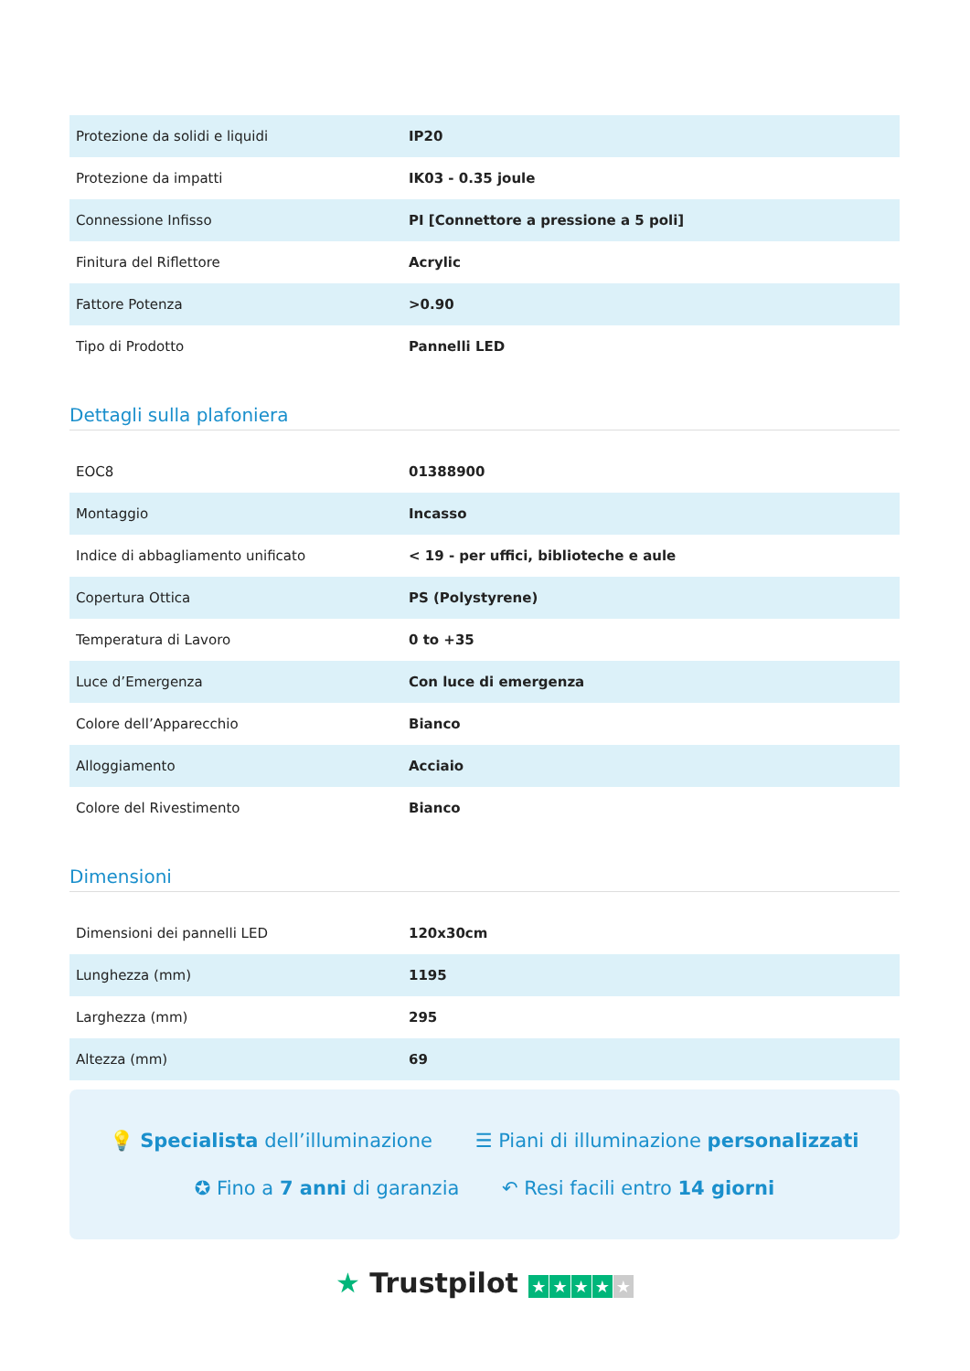| Protezione da solidi e liquidi | IP20 |
| Protezione da impatti | IK03 - 0.35 joule |
| Connessione Infisso | PI [Connettore a pressione a 5 poli] |
| Finitura del Riflettore | Acrylic |
| Fattore Potenza | >0.90 |
| Tipo di Prodotto | Pannelli LED |
Dettagli sulla plafoniera
| EOC8 | 01388900 |
| Montaggio | Incasso |
| Indice di abbagliamento unificato | < 19 - per uffici, biblioteche e aule |
| Copertura Ottica | PS (Polystyrene) |
| Temperatura di Lavoro | 0 to +35 |
| Luce d’Emergenza | Con luce di emergenza |
| Colore dell’Apparecchio | Bianco |
| Alloggiamento | Acciaio |
| Colore del Rivestimento | Bianco |
Dimensioni
| Dimensioni dei pannelli LED | 120x30cm |
| Lunghezza (mm) | 1195 |
| Larghezza (mm) | 295 |
| Altezza (mm) | 69 |
💡 Specialista dell’illuminazione ☰ Piani di illuminazione personalizzati
✪ Fino a 7 anni di garanzia ↶ Resi facili entro 14 giorni
★ Trustpilot ★ ★ ★ ★ ★